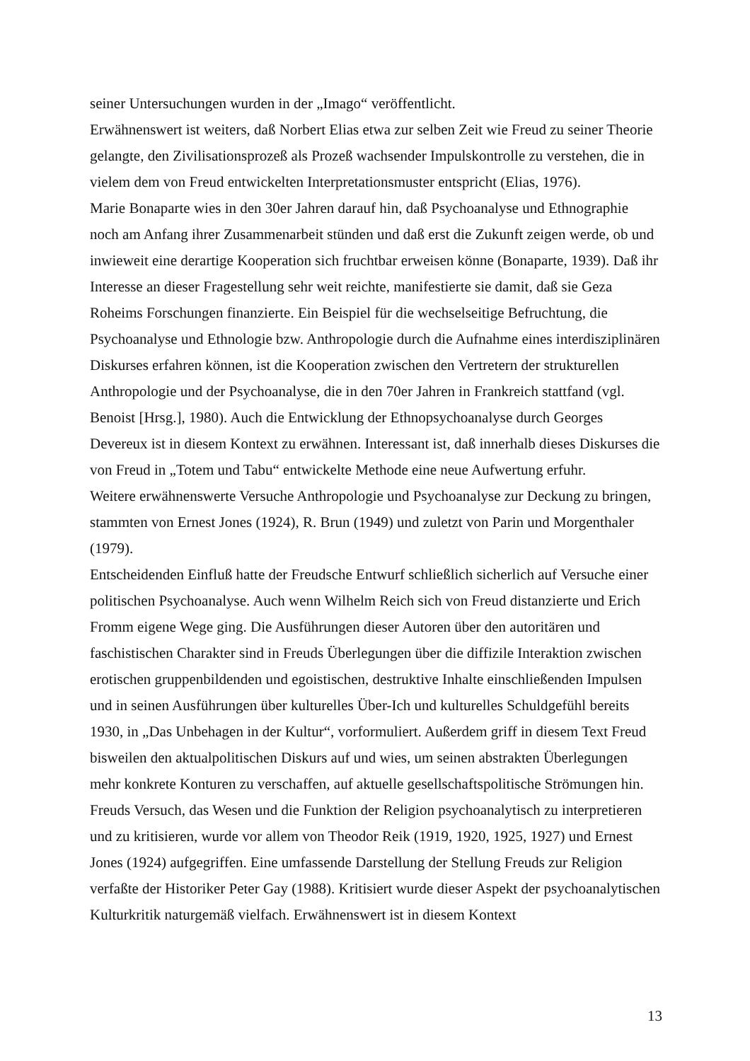seiner Untersuchungen wurden in der „Imago“ veröffentlicht.
Erwähnenswert ist weiters, daß Norbert Elias etwa zur selben Zeit wie Freud zu seiner Theorie gelangte, den Zivilisationsprozeß als Prozeß wachsender Impulskontrolle zu verstehen, die in vielem dem von Freud entwickelten Interpretationsmuster entspricht (Elias, 1976).
Marie Bonaparte wies in den 30er Jahren darauf hin, daß Psychoanalyse und Ethnographie noch am Anfang ihrer Zusammenarbeit stünden und daß erst die Zukunft zeigen werde, ob und inwieweit eine derartige Kooperation sich fruchtbar erweisen könne (Bonaparte, 1939). Daß ihr Interesse an dieser Fragestellung sehr weit reichte, manifestierte sie damit, daß sie Geza Roheims Forschungen finanzierte. Ein Beispiel für die wechselseitige Befruchtung, die Psychoanalyse und Ethnologie bzw. Anthropologie durch die Aufnahme eines interdisziplinären Diskurses erfahren können, ist die Kooperation zwischen den Vertretern der strukturellen Anthropologie und der Psychoanalyse, die in den 70er Jahren in Frankreich stattfand (vgl. Benoist [Hrsg.], 1980). Auch die Entwicklung der Ethnopsychoanalyse durch Georges Devereux ist in diesem Kontext zu erwähnen. Interessant ist, daß innerhalb dieses Diskurses die von Freud in „Totem und Tabu“ entwickelte Methode eine neue Aufwertung erfuhr.
Weitere erwähnenswerte Versuche Anthropologie und Psychoanalyse zur Deckung zu bringen, stammten von Ernest Jones (1924), R. Brun (1949) und zuletzt von Parin und Morgenthaler (1979).
Entscheidenden Einfluß hatte der Freudsche Entwurf schließlich sicherlich auf Versuche einer politischen Psychoanalyse. Auch wenn Wilhelm Reich sich von Freud distanzierte und Erich Fromm eigene Wege ging. Die Ausführungen dieser Autoren über den autoritären und faschistischen Charakter sind in Freuds Überlegungen über die diffizile Interaktion zwischen erotischen gruppenbildenden und egoistischen, destruktive Inhalte einschließenden Impulsen und in seinen Ausführungen über kulturelles Über-Ich und kulturelles Schuldgefühl bereits 1930, in „Das Unbehagen in der Kultur“, vorformuliert. Außerdem griff in diesem Text Freud bisweilen den aktualpolitischen Diskurs auf und wies, um seinen abstrakten Überlegungen mehr konkrete Konturen zu verschaffen, auf aktuelle gesellschaftspolitische Strömungen hin.
Freuds Versuch, das Wesen und die Funktion der Religion psychoanalytisch zu interpretieren und zu kritisieren, wurde vor allem von Theodor Reik (1919, 1920, 1925, 1927) und Ernest Jones (1924) aufgegriffen. Eine umfassende Darstellung der Stellung Freuds zur Religion verfaßte der Historiker Peter Gay (1988). Kritisiert wurde dieser Aspekt der psychoanalytischen Kulturkritik naturgemäß vielfach. Erwähnenswert ist in diesem Kontext
13